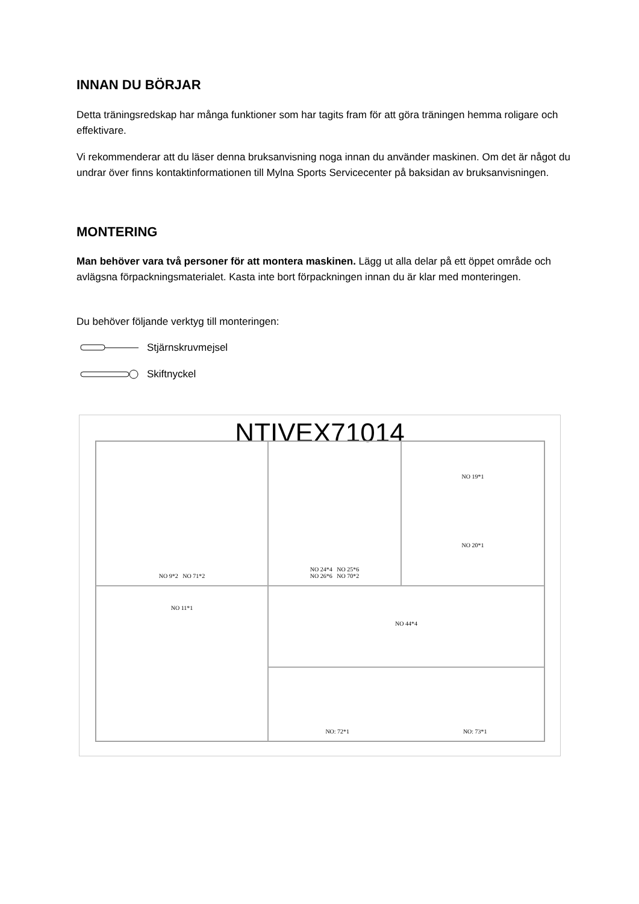INNAN DU BÖRJAR
Detta träningsredskap har många funktioner som har tagits fram för att göra träningen hemma roligare och effektivare.
Vi rekommenderar att du läser denna bruksanvisning noga innan du använder maskinen. Om det är något du undrar över finns kontaktinformationen till Mylna Sports Servicecenter på baksidan av bruksanvisningen.
MONTERING
Man behöver vara två personer för att montera maskinen. Lägg ut alla delar på ett öppet område och avlägsna förpackningsmaterialet. Kasta inte bort förpackningen innan du är klar med monteringen.
Du behöver följande verktyg till monteringen:
Stjärnskruvmejsel
Skiftnyckel
NTIVEX71014
NO 9*2 NO 71*2
NO 24*4 NO 25*6
NO 26*6 NO 70*2
NO 19*1
NO 20*1
NO 11*1
NO 44*4
NO: 72*1 NO: 73*1